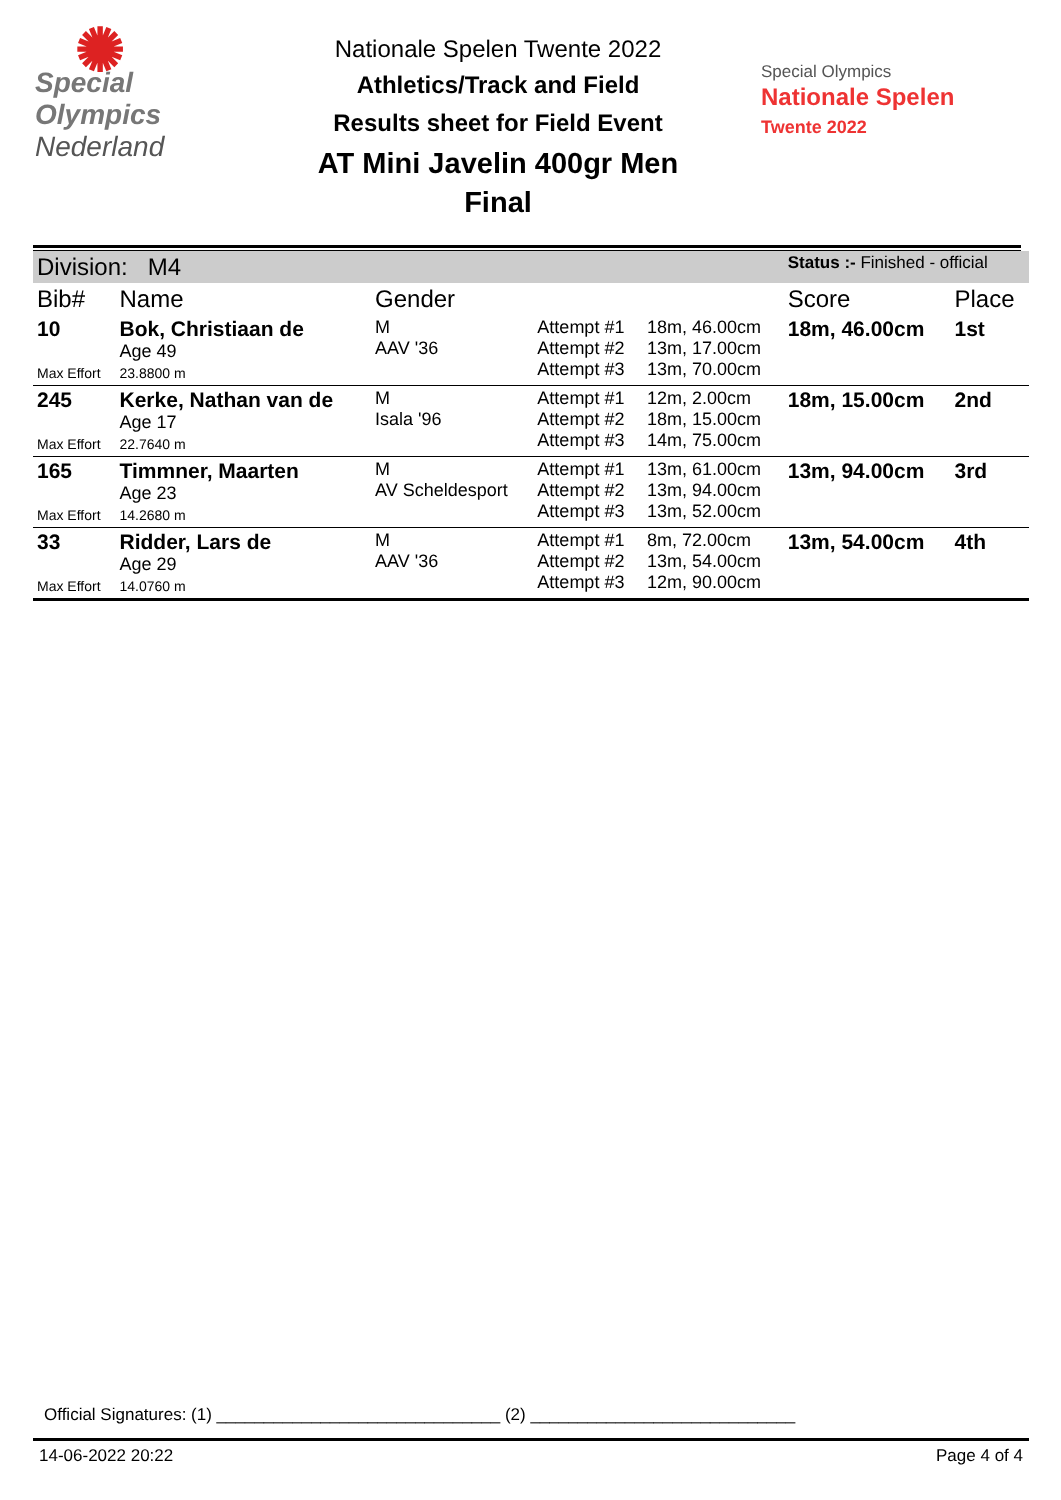✺
Special
Olympics
Nederland
Nationale Spelen Twente 2022
Athletics/Track and Field
Results sheet for Field Event
AT Mini Javelin 400gr Men
Final
Special Olympics
Nationale Spelen
Twente 2022
| Division: M4 | | | | | Status :- Finished - official | |
| Bib# | Name | Gender | | | Score | Place |
| 10 Max Effort | Bok, Christiaan de Age 49 23.8800 m | M AAV '36 | Attempt #1 Attempt #2 Attempt #3 | 18m, 46.00cm 13m, 17.00cm 13m, 70.00cm | 18m, 46.00cm | 1st |
| 245 Max Effort | Kerke, Nathan van de Age 17 22.7640 m | M Isala '96 | Attempt #1 Attempt #2 Attempt #3 | 12m, 2.00cm 18m, 15.00cm 14m, 75.00cm | 18m, 15.00cm | 2nd |
| 165 Max Effort | Timmner, Maarten Age 23 14.2680 m | M AV Scheldesport | Attempt #1 Attempt #2 Attempt #3 | 13m, 61.00cm 13m, 94.00cm 13m, 52.00cm | 13m, 94.00cm | 3rd |
| 33 Max Effort | Ridder, Lars de Age 29 14.0760 m | M AAV '36 | Attempt #1 Attempt #2 Attempt #3 | 8m, 72.00cm 13m, 54.00cm 12m, 90.00cm | 13m, 54.00cm | 4th |
Official Signatures: (1) ______________________________ (2) ____________________________
14-06-2022 20:22 Page 4 of 4